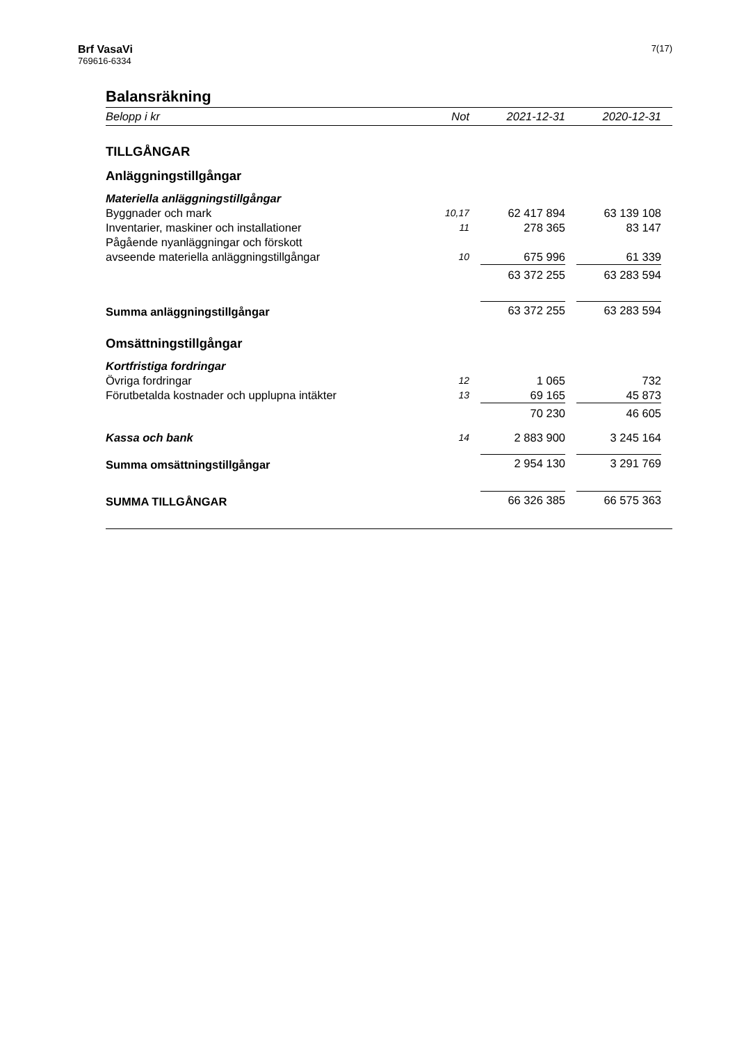Brf VasaVi
769616-6334
7(17)
Balansräkning
| Belopp i kr | Not | | 2021-12-31 | | 2020-12-31 | |
| --- | --- | --- | --- | --- | --- | --- |
| TILLGÅNGAR | | | | | | |
| Anläggningstillgångar | | | | | | |
| Materiella anläggningstillgångar | | | | | | |
| Byggnader och mark | 10,17 | | 62 417 894 | | 63 139 108 | |
| Inventarier, maskiner och installationer | 11 | | 278 365 | | 83 147 | |
| Pågående nyanläggningar och förskott avseende materiella anläggningstillgångar | 10 | | 675 996 | | 61 339 | |
| | | | 63 372 255 | | 63 283 594 | |
| Summa anläggningstillgångar | | | 63 372 255 | | 63 283 594 | |
| Omsättningstillgångar | | | | | | |
| Kortfristiga fordringar | | | | | | |
| Övriga fordringar | 12 | | 1 065 | | 732 | |
| Förutbetalda kostnader och upplupna intäkter | 13 | | 69 165 | | 45 873 | |
| | | | 70 230 | | 46 605 | |
| Kassa och bank | 14 | | 2 883 900 | | 3 245 164 | |
| Summa omsättningstillgångar | | | 2 954 130 | | 3 291 769 | |
| SUMMA TILLGÅNGAR | | | 66 326 385 | | 66 575 363 | |